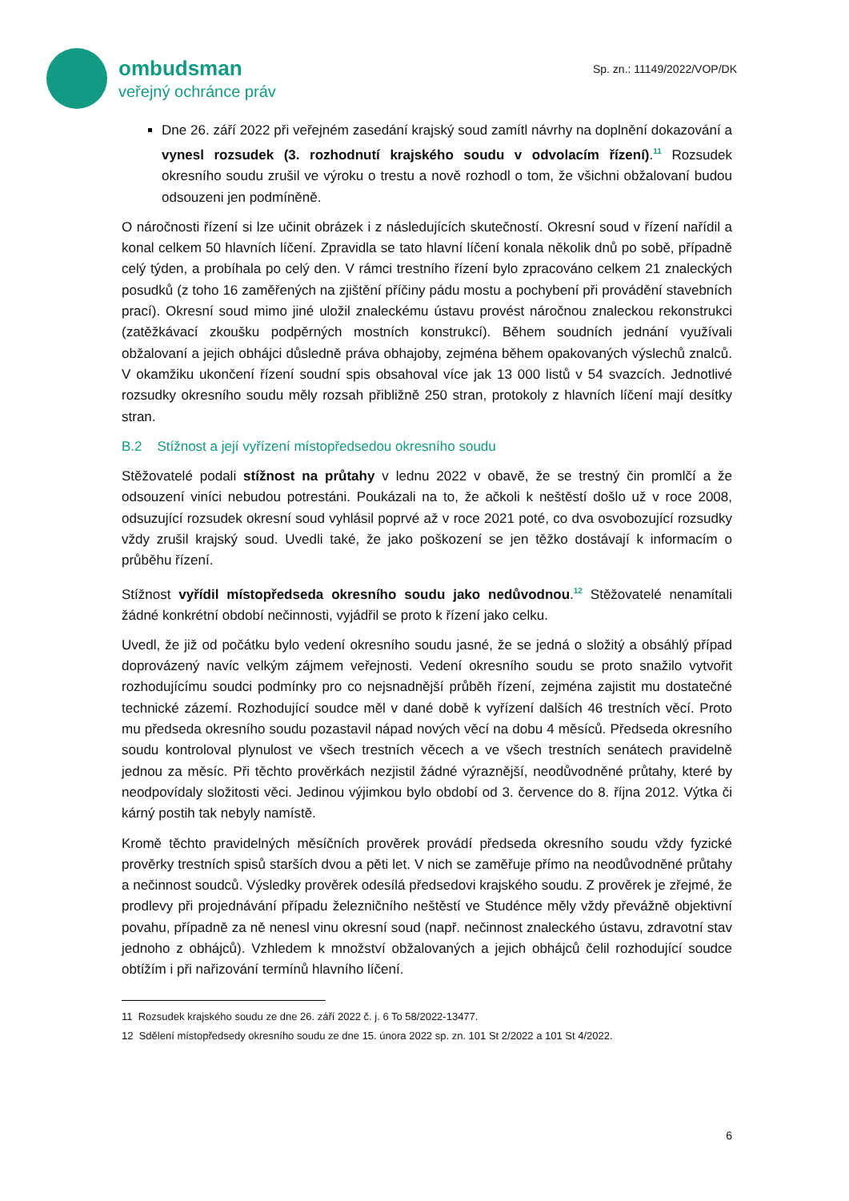ombudsman
veřejný ochránce práv
Sp. zn.: 11149/2022/VOP/DK
Dne 26. září 2022 při veřejném zasedání krajský soud zamítl návrhy na doplnění dokazování a vynesl rozsudek (3. rozhodnutí krajského soudu v odvolacím řízení).<sup>11</sup> Rozsudek okresního soudu zrušil ve výroku o trestu a nově rozhodl o tom, že všichni obžalovaní budou odsouzeni jen podmíněně.
O náročnosti řízení si lze učinit obrázek i z následujících skutečností. Okresní soud v řízení nařídil a konal celkem 50 hlavních líčení. Zpravidla se tato hlavní líčení konala několik dnů po sobě, případně celý týden, a probíhala po celý den. V rámci trestního řízení bylo zpracováno celkem 21 znaleckých posudků (z toho 16 zaměřených na zjištění příčiny pádu mostu a pochybení při provádění stavebních prací). Okresní soud mimo jiné uložil znaleckému ústavu provést náročnou znaleckou rekonstrukci (zatěžkávací zkoušku podpěrných mostních konstrukcí). Během soudních jednání využívali obžalovaní a jejich obhájci důsledně práva obhajoby, zejména během opakovaných výslechů znalců. V okamžiku ukončení řízení soudní spis obsahoval více jak 13 000 listů v 54 svazcích. Jednotlivé rozsudky okresního soudu měly rozsah přibližně 250 stran, protokoly z hlavních líčení mají desítky stran.
B.2 Stížnost a její vyřízení místopředsedou okresního soudu
Stěžovatelé podali stížnost na průtahy v lednu 2022 v obavě, že se trestný čin promlčí a že odsouzení viníci nebudou potrestáni. Poukázali na to, že ačkoli k neštěstí došlo už v roce 2008, odsuzující rozsudek okresní soud vyhlásil poprvé až v roce 2021 poté, co dva osvobozující rozsudky vždy zrušil krajský soud. Uvedli také, že jako poškození se jen těžko dostávají k informacím o průběhu řízení.
Stížnost vyřídil místopředseda okresního soudu jako nedůvodnou.<sup>12</sup> Stěžovatelé nenamítali žádné konkrétní období nečinnosti, vyjádřil se proto k řízení jako celku.
Uvedl, že již od počátku bylo vedení okresního soudu jasné, že se jedná o složitý a obsáhlý případ doprovázený navíc velkým zájmem veřejnosti. Vedení okresního soudu se proto snažilo vytvořit rozhodujícímu soudci podmínky pro co nejsnadnější průběh řízení, zejména zajistit mu dostatečné technické zázemí. Rozhodující soudce měl v dané době k vyřízení dalších 46 trestních věcí. Proto mu předseda okresního soudu pozastavil nápad nových věcí na dobu 4 měsíců. Předseda okresního soudu kontroloval plynulost ve všech trestních věcech a ve všech trestních senátech pravidelně jednou za měsíc. Při těchto prověrkách nezjistil žádné výraznější, neodůvodněné průtahy, které by neodpovídaly složitosti věci. Jedinou výjimkou bylo období od 3. července do 8. října 2012. Výtka či kárný postih tak nebyly namístě.
Kromě těchto pravidelných měsíčních prověrek provádí předseda okresního soudu vždy fyzické prověrky trestních spisů starších dvou a pěti let. V nich se zaměřuje přímo na neodůvodněné průtahy a nečinnost soudců. Výsledky prověrek odesílá předsedovi krajského soudu. Z prověrek je zřejmé, že prodlevy při projednávání případu železničního neštěstí ve Studénce měly vždy převážně objektivní povahu, případně za ně nenesl vinu okresní soud (např. nečinnost znaleckého ústavu, zdravotní stav jednoho z obhájců). Vzhledem k množství obžalovaných a jejich obhájců čelil rozhodující soudce obtížím i při nařizování termínů hlavního líčení.
11 Rozsudek krajského soudu ze dne 26. září 2022 č. j. 6 To 58/2022-13477.
12 Sdělení místopředsedy okresního soudu ze dne 15. února 2022 sp. zn. 101 St 2/2022 a 101 St 4/2022.
6